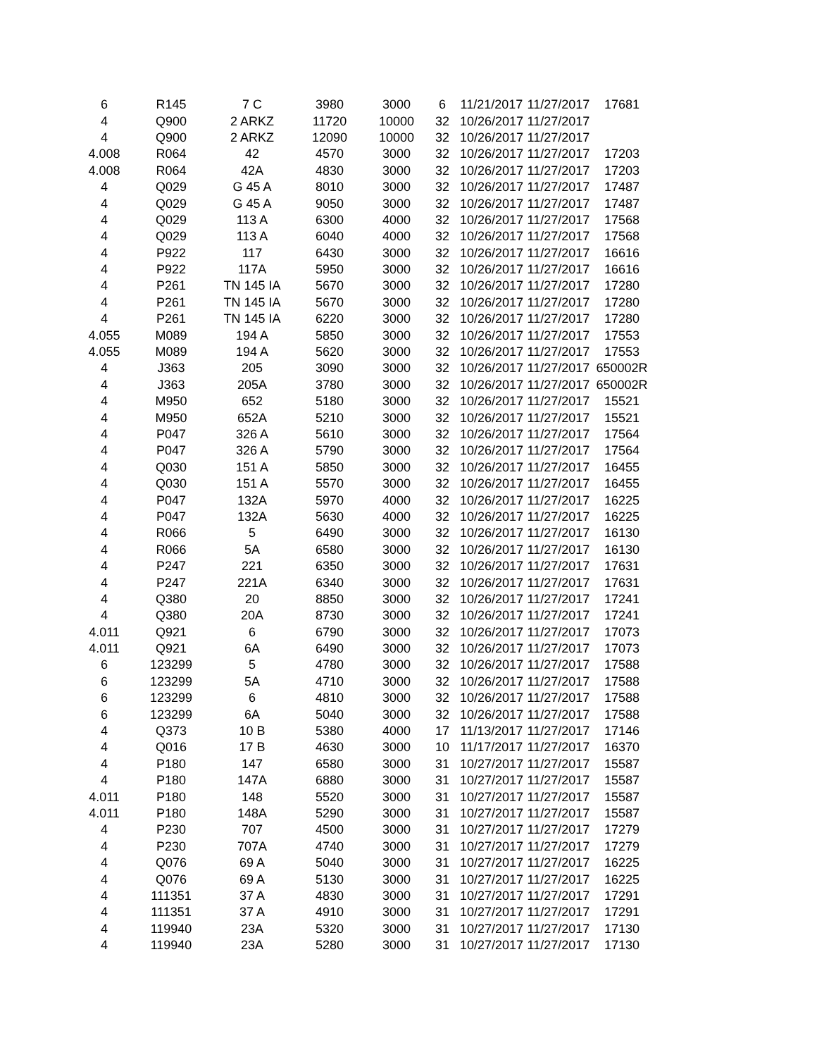| 6 | R145 | 7 C | 3980 | 3000 | 6 | 11/21/2017 | 11/27/2017 | 17681 |
| 4 | Q900 | 2 ARKZ | 11720 | 10000 | 32 | 10/26/2017 | 11/27/2017 | |
| 4 | Q900 | 2 ARKZ | 12090 | 10000 | 32 | 10/26/2017 | 11/27/2017 | |
| 4.008 | R064 | 42 | 4570 | 3000 | 32 | 10/26/2017 | 11/27/2017 | 17203 |
| 4.008 | R064 | 42A | 4830 | 3000 | 32 | 10/26/2017 | 11/27/2017 | 17203 |
| 4 | Q029 | G 45 A | 8010 | 3000 | 32 | 10/26/2017 | 11/27/2017 | 17487 |
| 4 | Q029 | G 45 A | 9050 | 3000 | 32 | 10/26/2017 | 11/27/2017 | 17487 |
| 4 | Q029 | 113 A | 6300 | 4000 | 32 | 10/26/2017 | 11/27/2017 | 17568 |
| 4 | Q029 | 113 A | 6040 | 4000 | 32 | 10/26/2017 | 11/27/2017 | 17568 |
| 4 | P922 | 117 | 6430 | 3000 | 32 | 10/26/2017 | 11/27/2017 | 16616 |
| 4 | P922 | 117A | 5950 | 3000 | 32 | 10/26/2017 | 11/27/2017 | 16616 |
| 4 | P261 | TN 145 IA | 5670 | 3000 | 32 | 10/26/2017 | 11/27/2017 | 17280 |
| 4 | P261 | TN 145 IA | 5670 | 3000 | 32 | 10/26/2017 | 11/27/2017 | 17280 |
| 4 | P261 | TN 145 IA | 6220 | 3000 | 32 | 10/26/2017 | 11/27/2017 | 17280 |
| 4.055 | M089 | 194 A | 5850 | 3000 | 32 | 10/26/2017 | 11/27/2017 | 17553 |
| 4.055 | M089 | 194 A | 5620 | 3000 | 32 | 10/26/2017 | 11/27/2017 | 17553 |
| 4 | J363 | 205 | 3090 | 3000 | 32 | 10/26/2017 | 11/27/2017 | 650002R |
| 4 | J363 | 205A | 3780 | 3000 | 32 | 10/26/2017 | 11/27/2017 | 650002R |
| 4 | M950 | 652 | 5180 | 3000 | 32 | 10/26/2017 | 11/27/2017 | 15521 |
| 4 | M950 | 652A | 5210 | 3000 | 32 | 10/26/2017 | 11/27/2017 | 15521 |
| 4 | P047 | 326 A | 5610 | 3000 | 32 | 10/26/2017 | 11/27/2017 | 17564 |
| 4 | P047 | 326 A | 5790 | 3000 | 32 | 10/26/2017 | 11/27/2017 | 17564 |
| 4 | Q030 | 151 A | 5850 | 3000 | 32 | 10/26/2017 | 11/27/2017 | 16455 |
| 4 | Q030 | 151 A | 5570 | 3000 | 32 | 10/26/2017 | 11/27/2017 | 16455 |
| 4 | P047 | 132A | 5970 | 4000 | 32 | 10/26/2017 | 11/27/2017 | 16225 |
| 4 | P047 | 132A | 5630 | 4000 | 32 | 10/26/2017 | 11/27/2017 | 16225 |
| 4 | R066 | 5 | 6490 | 3000 | 32 | 10/26/2017 | 11/27/2017 | 16130 |
| 4 | R066 | 5A | 6580 | 3000 | 32 | 10/26/2017 | 11/27/2017 | 16130 |
| 4 | P247 | 221 | 6350 | 3000 | 32 | 10/26/2017 | 11/27/2017 | 17631 |
| 4 | P247 | 221A | 6340 | 3000 | 32 | 10/26/2017 | 11/27/2017 | 17631 |
| 4 | Q380 | 20 | 8850 | 3000 | 32 | 10/26/2017 | 11/27/2017 | 17241 |
| 4 | Q380 | 20A | 8730 | 3000 | 32 | 10/26/2017 | 11/27/2017 | 17241 |
| 4.011 | Q921 | 6 | 6790 | 3000 | 32 | 10/26/2017 | 11/27/2017 | 17073 |
| 4.011 | Q921 | 6A | 6490 | 3000 | 32 | 10/26/2017 | 11/27/2017 | 17073 |
| 6 | 123299 | 5 | 4780 | 3000 | 32 | 10/26/2017 | 11/27/2017 | 17588 |
| 6 | 123299 | 5A | 4710 | 3000 | 32 | 10/26/2017 | 11/27/2017 | 17588 |
| 6 | 123299 | 6 | 4810 | 3000 | 32 | 10/26/2017 | 11/27/2017 | 17588 |
| 6 | 123299 | 6A | 5040 | 3000 | 32 | 10/26/2017 | 11/27/2017 | 17588 |
| 4 | Q373 | 10 B | 5380 | 4000 | 17 | 11/13/2017 | 11/27/2017 | 17146 |
| 4 | Q016 | 17 B | 4630 | 3000 | 10 | 11/17/2017 | 11/27/2017 | 16370 |
| 4 | P180 | 147 | 6580 | 3000 | 31 | 10/27/2017 | 11/27/2017 | 15587 |
| 4 | P180 | 147A | 6880 | 3000 | 31 | 10/27/2017 | 11/27/2017 | 15587 |
| 4.011 | P180 | 148 | 5520 | 3000 | 31 | 10/27/2017 | 11/27/2017 | 15587 |
| 4.011 | P180 | 148A | 5290 | 3000 | 31 | 10/27/2017 | 11/27/2017 | 15587 |
| 4 | P230 | 707 | 4500 | 3000 | 31 | 10/27/2017 | 11/27/2017 | 17279 |
| 4 | P230 | 707A | 4740 | 3000 | 31 | 10/27/2017 | 11/27/2017 | 17279 |
| 4 | Q076 | 69 A | 5040 | 3000 | 31 | 10/27/2017 | 11/27/2017 | 16225 |
| 4 | Q076 | 69 A | 5130 | 3000 | 31 | 10/27/2017 | 11/27/2017 | 16225 |
| 4 | 111351 | 37 A | 4830 | 3000 | 31 | 10/27/2017 | 11/27/2017 | 17291 |
| 4 | 111351 | 37 A | 4910 | 3000 | 31 | 10/27/2017 | 11/27/2017 | 17291 |
| 4 | 119940 | 23A | 5320 | 3000 | 31 | 10/27/2017 | 11/27/2017 | 17130 |
| 4 | 119940 | 23A | 5280 | 3000 | 31 | 10/27/2017 | 11/27/2017 | 17130 |